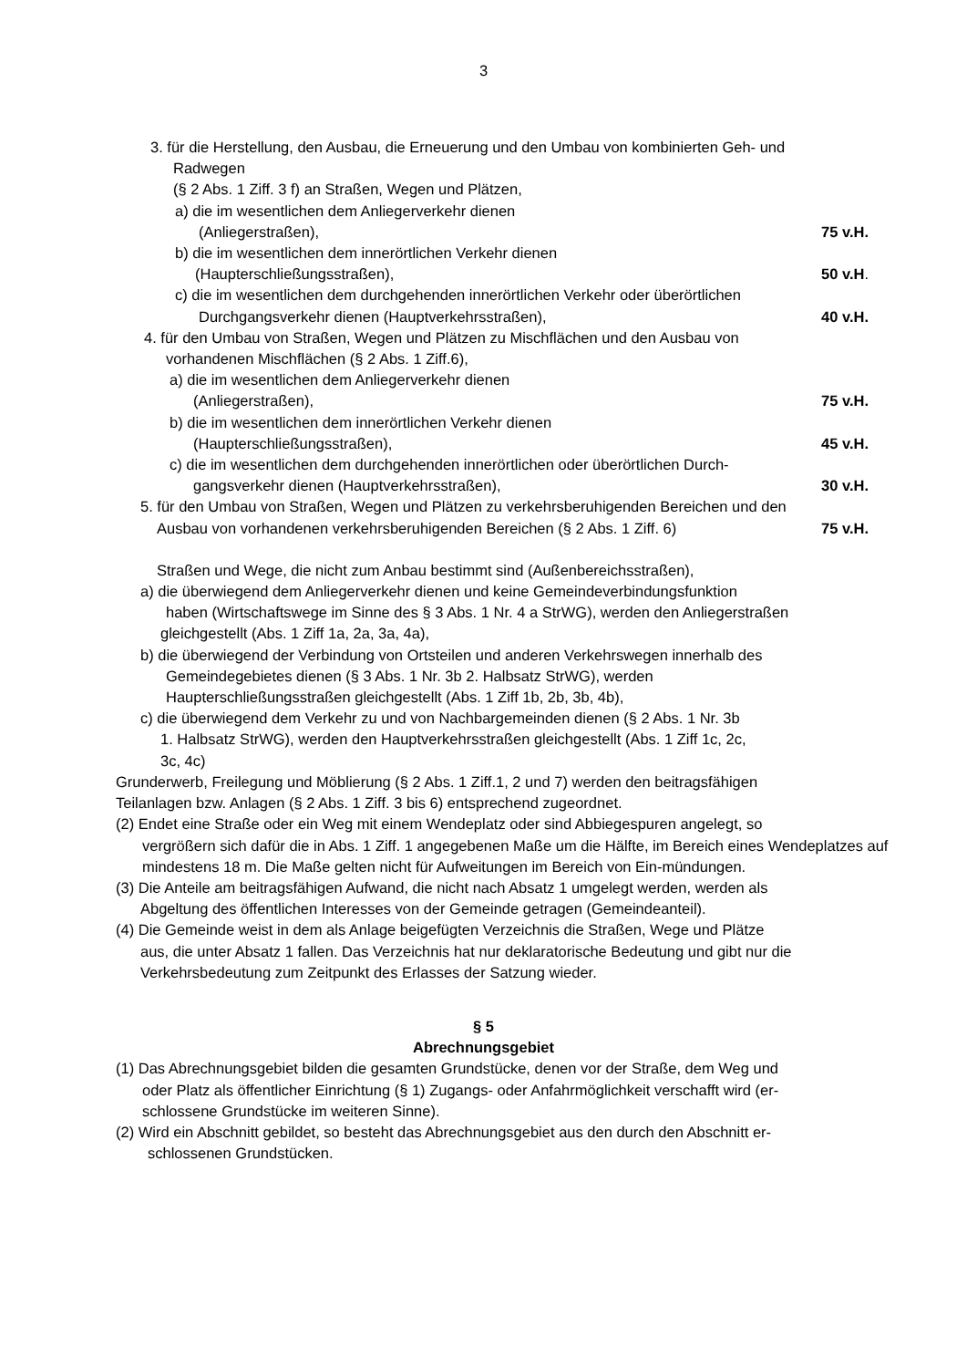3
3. für die Herstellung, den Ausbau, die Erneuerung und den Umbau von kombinierten Geh- und
Radwegen
(§ 2 Abs. 1 Ziff. 3 f) an Straßen, Wegen und Plätzen,
a) die im wesentlichen dem Anliegerverkehr dienen
(Anliegerstraßen), 75 v.H.
b) die im wesentlichen dem innerörtlichen Verkehr dienen
(Haupterschließungsstraßen), 50 v.H.
c) die im wesentlichen dem durchgehenden innerörtlichen Verkehr oder überörtlichen
Durchgangsverkehr dienen (Hauptverkehrsstraßen), 40 v.H.
4. für den Umbau von Straßen, Wegen und Plätzen zu Mischflächen und den Ausbau von
vorhandenen Mischflächen (§ 2 Abs. 1 Ziff.6),
a) die im wesentlichen dem Anliegerverkehr dienen
(Anliegerstraßen), 75 v.H.
b) die im wesentlichen dem innerörtlichen Verkehr dienen
(Haupterschließungsstraßen), 45 v.H.
c) die im wesentlichen dem durchgehenden innerörtlichen oder überörtlichen Durch-
gangsverkehr dienen (Hauptverkehrsstraßen), 30 v.H.
5. für den Umbau von Straßen, Wegen und Plätzen zu verkehrsberuhigenden Bereichen und den
Ausbau von vorhandenen verkehrsberuhigenden Bereichen (§ 2 Abs. 1 Ziff. 6) 75 v.H.
Straßen und Wege, die nicht zum Anbau bestimmt sind (Außenbereichsstraßen),
a) die überwiegend dem Anliegerverkehr dienen und keine Gemeindeverbindungsfunktion
haben (Wirtschaftswege im Sinne des § 3 Abs. 1 Nr. 4 a StrWG), werden den Anliegerstraßen
gleichgestellt (Abs. 1 Ziff 1a, 2a, 3a, 4a),
b) die überwiegend der Verbindung von Ortsteilen und anderen Verkehrswegen innerhalb des
Gemeindegebietes dienen (§ 3 Abs. 1 Nr. 3b 2. Halbsatz StrWG), werden
Haupterschließungsstraßen gleichgestellt (Abs. 1 Ziff 1b, 2b, 3b, 4b),
c) die überwiegend dem Verkehr zu und von Nachbargemeinden dienen (§ 2 Abs. 1 Nr. 3b
1. Halbsatz StrWG), werden den Hauptverkehrsstraßen gleichgestellt (Abs. 1 Ziff 1c, 2c,
3c, 4c)
Grunderwerb, Freilegung und Möblierung (§ 2 Abs. 1 Ziff.1, 2 und 7) werden den beitragsfähigen
Teilanlagen bzw. Anlagen (§ 2 Abs. 1 Ziff. 3 bis 6) entsprechend zugeordnet.
(2) Endet eine Straße oder ein Weg mit einem Wendeplatz oder sind Abbiegespuren angelegt, so
vergrößern sich dafür die in Abs. 1 Ziff. 1 angegebenen Maße um die Hälfte, im Bereich eines Wendeplatzes auf mindestens 18 m. Die Maße gelten nicht für Aufweitungen im Bereich von Ein-mündungen.
(3) Die Anteile am beitragsfähigen Aufwand, die nicht nach Absatz 1 umgelegt werden, werden als
Abgeltung des öffentlichen Interesses von der Gemeinde getragen (Gemeindeanteil).
(4) Die Gemeinde weist in dem als Anlage beigefügten Verzeichnis die Straßen, Wege und Plätze
aus, die unter Absatz 1 fallen. Das Verzeichnis hat nur deklaratorische Bedeutung und gibt nur die
Verkehrsbedeutung zum Zeitpunkt des Erlasses der Satzung wieder.
§ 5
Abrechnungsgebiet
(1) Das Abrechnungsgebiet bilden die gesamten Grundstücke, denen vor der Straße, dem Weg und
oder Platz als öffentlicher Einrichtung (§ 1) Zugangs- oder Anfahrmöglichkeit verschafft wird (er-
schlossene Grundstücke im weiteren Sinne).
(2) Wird ein Abschnitt gebildet, so besteht das Abrechnungsgebiet aus den durch den Abschnitt er-
schlossenen Grundstücken.